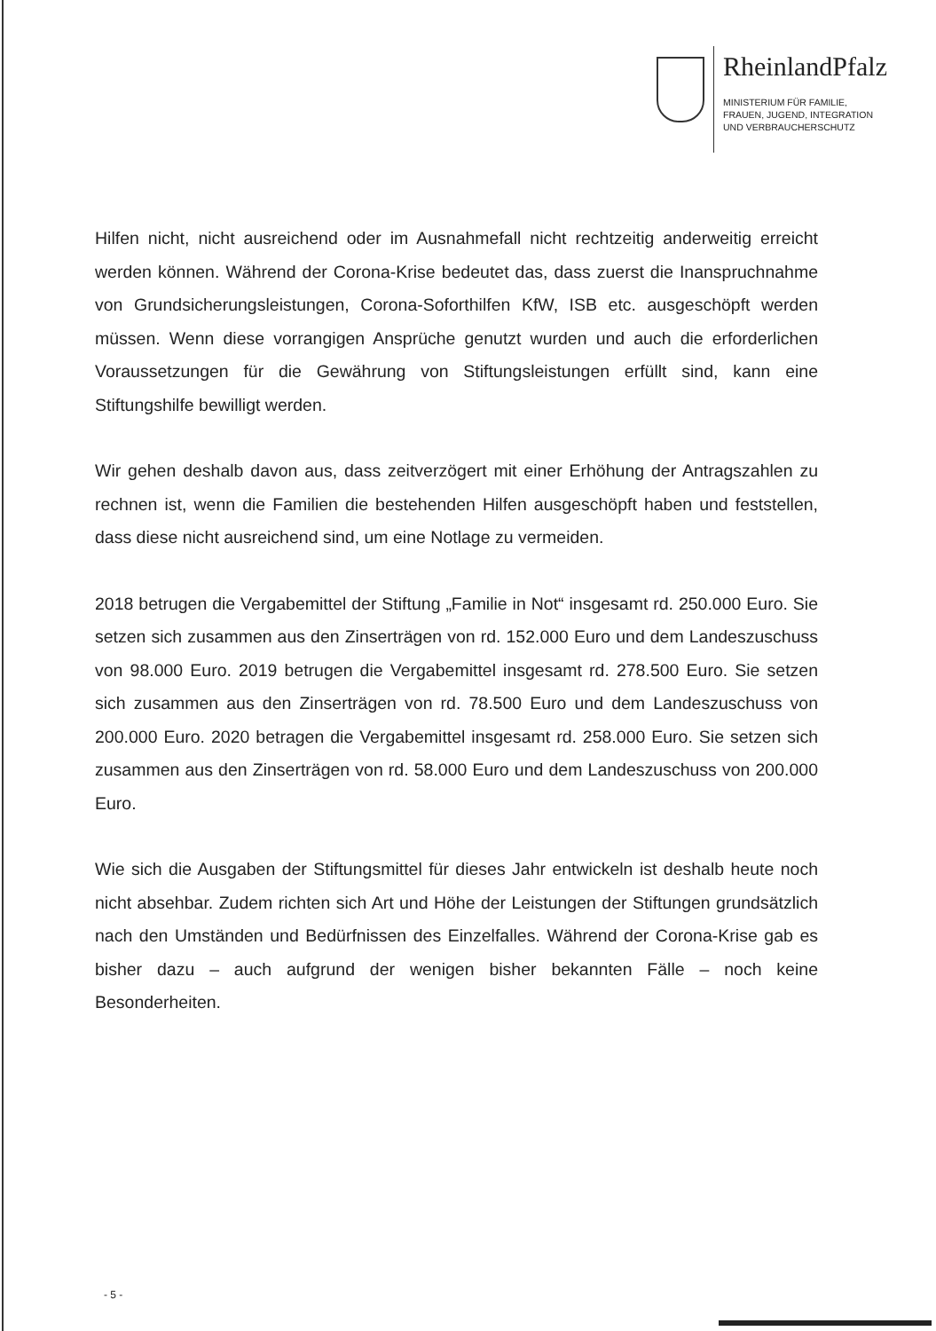RheinlandPfalz
MINISTERIUM FÜR FAMILIE,
FRAUEN, JUGEND, INTEGRATION
UND VERBRAUCHERSCHUTZ
Hilfen nicht, nicht ausreichend oder im Ausnahmefall nicht rechtzeitig anderweitig erreicht werden können. Während der Corona-Krise bedeutet das, dass zuerst die Inanspruchnahme von Grundsicherungsleistungen, Corona-Soforthilfen KfW, ISB etc. ausgeschöpft werden müssen. Wenn diese vorrangigen Ansprüche genutzt wurden und auch die erforderlichen Voraussetzungen für die Gewährung von Stiftungsleistungen erfüllt sind, kann eine Stiftungshilfe bewilligt werden.
Wir gehen deshalb davon aus, dass zeitverzögert mit einer Erhöhung der Antragszahlen zu rechnen ist, wenn die Familien die bestehenden Hilfen ausgeschöpft haben und feststellen, dass diese nicht ausreichend sind, um eine Notlage zu vermeiden.
2018 betrugen die Vergabemittel der Stiftung „Familie in Not“ insgesamt rd. 250.000 Euro. Sie setzen sich zusammen aus den Zinserträgen von rd. 152.000 Euro und dem Landeszuschuss von 98.000 Euro. 2019 betrugen die Vergabemittel insgesamt rd. 278.500 Euro. Sie setzen sich zusammen aus den Zinserträgen von rd. 78.500 Euro und dem Landeszuschuss von 200.000 Euro. 2020 betragen die Vergabemittel insgesamt rd. 258.000 Euro. Sie setzen sich zusammen aus den Zinserträgen von rd. 58.000 Euro und dem Landeszuschuss von 200.000 Euro.
Wie sich die Ausgaben der Stiftungsmittel für dieses Jahr entwickeln ist deshalb heute noch nicht absehbar. Zudem richten sich Art und Höhe der Leistungen der Stiftungen grundsätzlich nach den Umständen und Bedürfnissen des Einzelfalles. Während der Corona-Krise gab es bisher dazu – auch aufgrund der wenigen bisher bekannten Fälle – noch keine Besonderheiten.
- 5 -